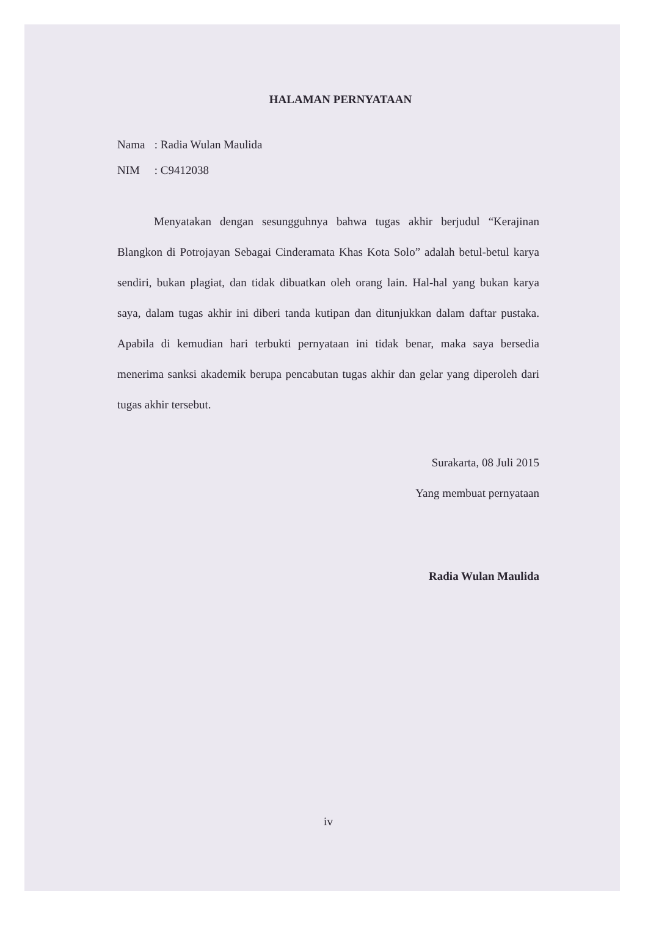HALAMAN PERNYATAAN
Nama : Radia Wulan Maulida
NIM : C9412038
Menyatakan dengan sesungguhnya bahwa tugas akhir berjudul “Kerajinan Blangkon di Potrojayan Sebagai Cinderamata Khas Kota Solo” adalah betul-betul karya sendiri, bukan plagiat, dan tidak dibuatkan oleh orang lain. Hal-hal yang bukan karya saya, dalam tugas akhir ini diberi tanda kutipan dan ditunjukkan dalam daftar pustaka. Apabila di kemudian hari terbukti pernyataan ini tidak benar, maka saya bersedia menerima sanksi akademik berupa pencabutan tugas akhir dan gelar yang diperoleh dari tugas akhir tersebut.
Surakarta, 08 Juli 2015
Yang membuat pernyataan
Radia Wulan Maulida
iv